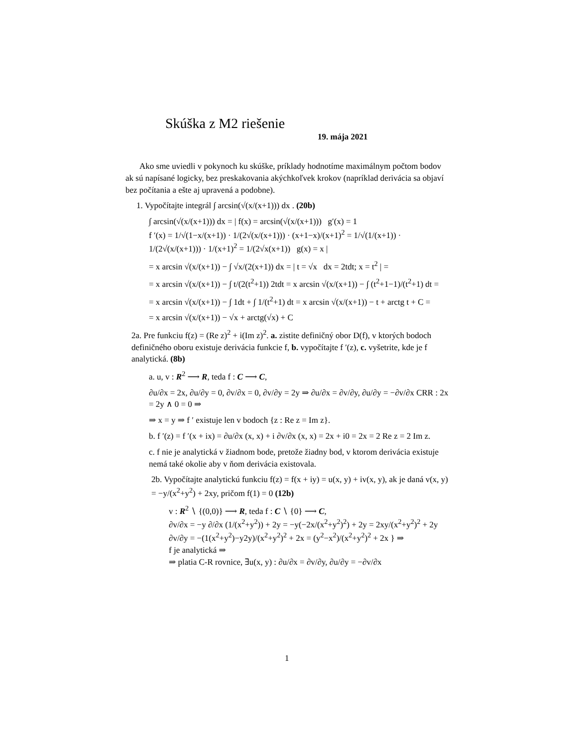Skúška z M2 riešenie
19. mája 2021
Ako sme uviedli v pokynoch ku skúške, príklady hodnotíme maximálnym počtom bodov ak sú napísané logicky, bez preskakovania akýchkoľvek krokov (napríklad derivácia sa objaví bez počítania a ešte aj upravená a podobne).
1. Vypočítajte integrál ∫ arcsin(√(x/(x+1))) dx . (20b)
∫ arcsin(√(x/(x+1))) dx = | f(x) = arcsin(√(x/(x+1))) g′(x) = 1
f ′(x) = 1/√(1−x/(x+1)) · 1/(2√(x/(x+1))) · (x+1−x)/(x+1)<sup>2</sup> = 1/√(1/(x+1)) · 1/(2√(x/(x+1))) · 1/(x+1)<sup>2</sup> = 1/(2√x(x+1)) g(x) = x |
= x arcsin √(x/(x+1)) − ∫ √x/(2(x+1)) dx = | t = √x dx = 2tdt; x = t<sup>2</sup> | =
= x arcsin √(x/(x+1)) − ∫ t/(2(t<sup>2</sup>+1)) 2tdt = x arcsin √(x/(x+1)) − ∫ (t<sup>2</sup>+1−1)/(t<sup>2</sup>+1) dt =
= x arcsin √(x/(x+1)) − ∫ 1dt + ∫ 1/(t<sup>2</sup>+1) dt = x arcsin √(x/(x+1)) − t + arctg t + C =
= x arcsin √(x/(x+1)) − √x + arctg(√x) + C
2a. Pre funkciu f(z) = (Re z)<sup>2</sup> + i(Im z)<sup>2</sup>. a. zistite definičný obor D(f), v ktorých bodoch definičného oboru existuje derivácia funkcie f, b. vypočítajte f ′(z), c. vyšetrite, kde je f analytická. (8b)
a. u, v : R<sup>2</sup> ⟶ R, teda f : C ⟶ C,
∂u/∂x = 2x, ∂u/∂y = 0, ∂v/∂x = 0, ∂v/∂y = 2y ⇒ ∂u/∂x = ∂v/∂y, ∂u/∂y = −∂v/∂x CRR : 2x = 2y ∧ 0 = 0 ⇒
⇒ x = y ⇒ f ′ existuje len v bodoch {z : Re z = Im z}.
b. f ′(z) = f ′(x + ix) = ∂u/∂x (x, x) + i ∂v/∂x (x, x) = 2x + i0 = 2x = 2 Re z = 2 Im z.
c. f nie je analytická v žiadnom bode, pretože žiadny bod, v ktorom derivácia existuje nemá také okolie aby v ňom derivácia existovala.
2b. Vypočítajte analytickú funkciu f(z) = f(x + iy) = u(x, y) + iv(x, y), ak je daná v(x, y) = −y/(x<sup>2</sup>+y<sup>2</sup>) + 2xy, pričom f(1) = 0 (12b)
v : R<sup>2</sup> ∖ {(0,0)} ⟶ R, teda f : C ∖ {0} ⟶ C,
∂v/∂x = −y ∂/∂x (1/(x<sup>2</sup>+y<sup>2</sup>)) + 2y = −y(−2x/(x<sup>2</sup>+y<sup>2</sup>)<sup>2</sup>) + 2y = 2xy/(x<sup>2</sup>+y<sup>2</sup>)<sup>2</sup> + 2y
∂v/∂y = −(1(x<sup>2</sup>+y<sup>2</sup>)−y2y)/(x<sup>2</sup>+y<sup>2</sup>)<sup>2</sup> + 2x = (y<sup>2</sup>−x<sup>2</sup>)/(x<sup>2</sup>+y<sup>2</sup>)<sup>2</sup> + 2x } ⇒
f je analytická ⇒
⇒ platia C-R rovnice, ∃u(x, y) : ∂u/∂x = ∂v/∂y, ∂u/∂y = −∂v/∂x
1